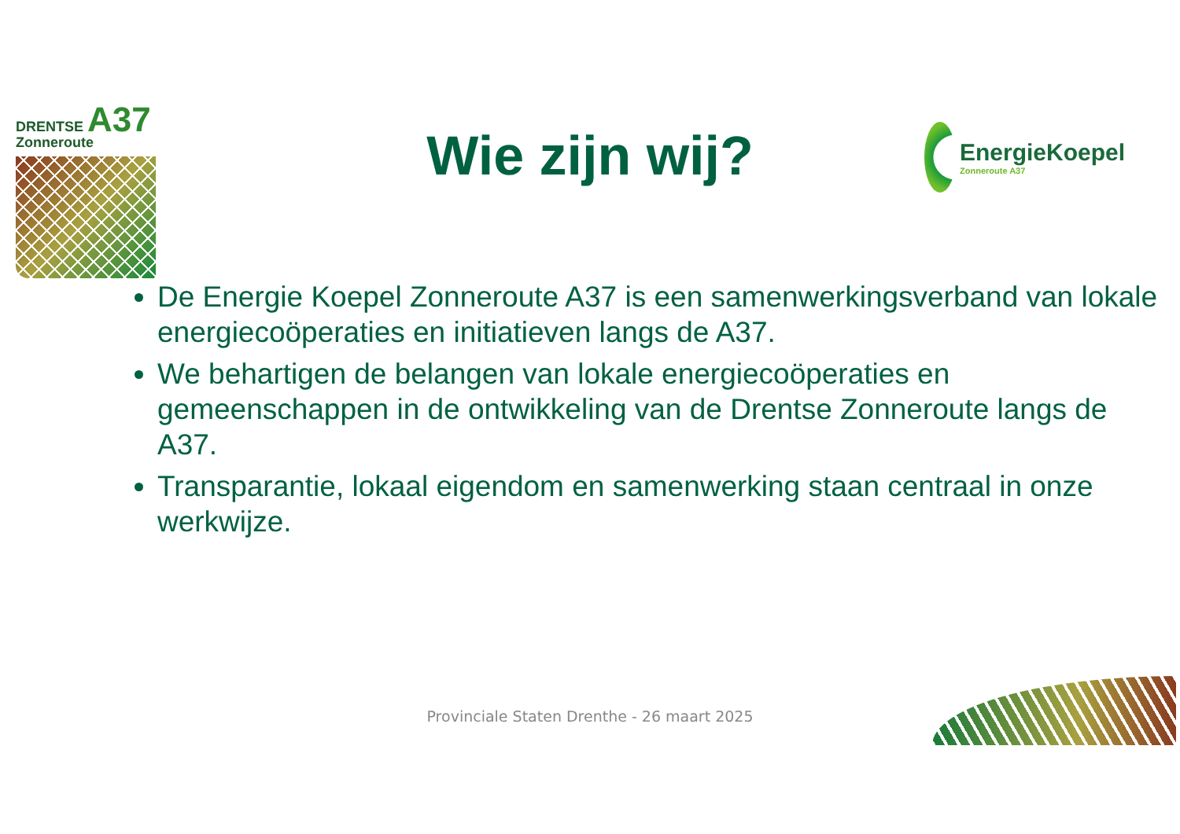DRENTSE A37
Zonneroute
Wie zijn wij?
EnergieKoepel
Zonneroute A37
De Energie Koepel Zonneroute A37 is een samenwerkingsverband van lokale energiecoöperaties en initiatieven langs de A37.
We behartigen de belangen van lokale energiecoöperaties en gemeenschappen in de ontwikkeling van de Drentse Zonneroute langs de A37.
Transparantie, lokaal eigendom en samenwerking staan centraal in onze werkwijze.
Provinciale Staten Drenthe - 26 maart 2025